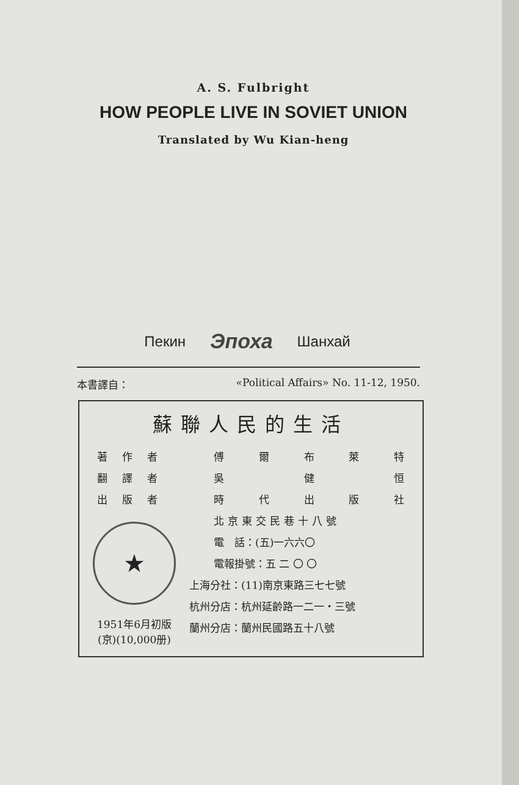A. S. Fulbright
HOW PEOPLE LIVE IN SOVIET UNION
Translated by Wu Kian-heng
Пекин Эпоха Шанхай
本書譯自： «Political Affairs» No. 11-12, 1950.
蘇聯人民的生活
著作者
翻譯者
出版者
★
1951年6月初版
(京)(10,000册)
傅爾布萊特
吳健恒
時代出版社
北京東交民巷十八號
電　話：(五)一六六〇
電報掛號：五 二 〇 〇
上海分社：(11)南京東路三七七號
杭州分店：杭州延齡路一二一・三號
蘭州分店：蘭州民國路五十八號